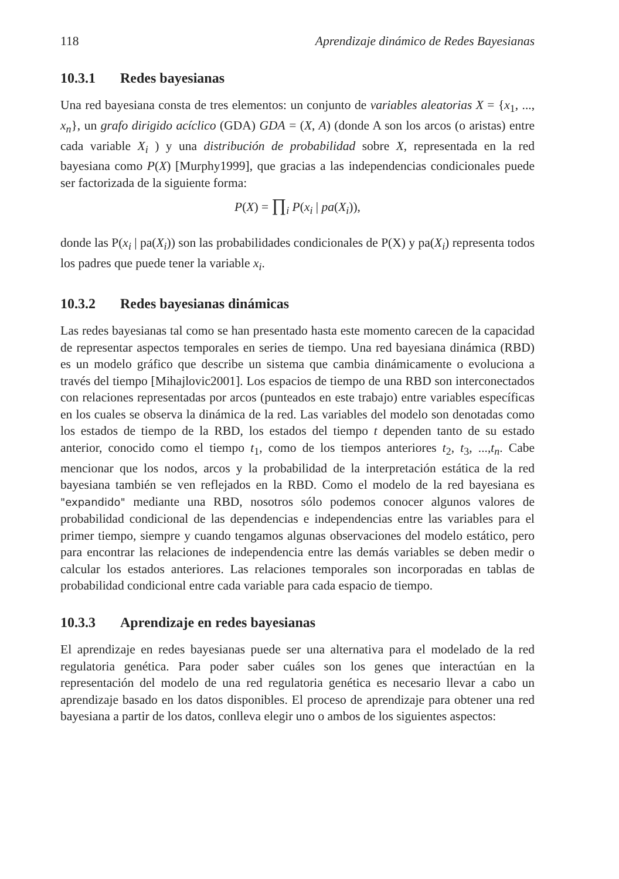118 Aprendizaje dinámico de Redes Bayesianas
10.3.1 Redes bayesianas
Una red bayesiana consta de tres elementos: un conjunto de variables aleatorias X = {x<sub>1</sub>, ..., x<sub>n</sub>}, un grafo dirigido acíclico (GDA) GDA = (X, A) (donde A son los arcos (o aristas) entre cada variable X<sub>i</sub> ) y una distribución de probabilidad sobre X, representada en la red bayesiana como P(X) [Murphy1999], que gracias a las independencias condicionales puede ser factorizada de la siguiente forma:
P(X) = ∏<sub>i</sub> P(x<sub>i</sub> | pa(X<sub>i</sub>)),
donde las P(x<sub>i</sub> | pa(X<sub>i</sub>)) son las probabilidades condicionales de P(X) y pa(X<sub>i</sub>) representa todos los padres que puede tener la variable x<sub>i</sub>.
10.3.2 Redes bayesianas dinámicas
Las redes bayesianas tal como se han presentado hasta este momento carecen de la capacidad de representar aspectos temporales en series de tiempo. Una red bayesiana dinámica (RBD) es un modelo gráfico que describe un sistema que cambia dinámicamente o evoluciona a través del tiempo [Mihajlovic2001]. Los espacios de tiempo de una RBD son interconectados con relaciones representadas por arcos (punteados en este trabajo) entre variables específicas en los cuales se observa la dinámica de la red. Las variables del modelo son denotadas como los estados de tiempo de la RBD, los estados del tiempo t dependen tanto de su estado anterior, conocido como el tiempo t<sub>1</sub>, como de los tiempos anteriores t<sub>2</sub>, t<sub>3</sub>, ...,t<sub>n</sub>. Cabe mencionar que los nodos, arcos y la probabilidad de la interpretación estática de la red bayesiana también se ven reflejados en la RBD. Como el modelo de la red bayesiana es "expandido" mediante una RBD, nosotros sólo podemos conocer algunos valores de probabilidad condicional de las dependencias e independencias entre las variables para el primer tiempo, siempre y cuando tengamos algunas observaciones del modelo estático, pero para encontrar las relaciones de independencia entre las demás variables se deben medir o calcular los estados anteriores. Las relaciones temporales son incorporadas en tablas de probabilidad condicional entre cada variable para cada espacio de tiempo.
10.3.3 Aprendizaje en redes bayesianas
El aprendizaje en redes bayesianas puede ser una alternativa para el modelado de la red regulatoria genética. Para poder saber cuáles son los genes que interactúan en la representación del modelo de una red regulatoria genética es necesario llevar a cabo un aprendizaje basado en los datos disponibles. El proceso de aprendizaje para obtener una red bayesiana a partir de los datos, conlleva elegir uno o ambos de los siguientes aspectos: